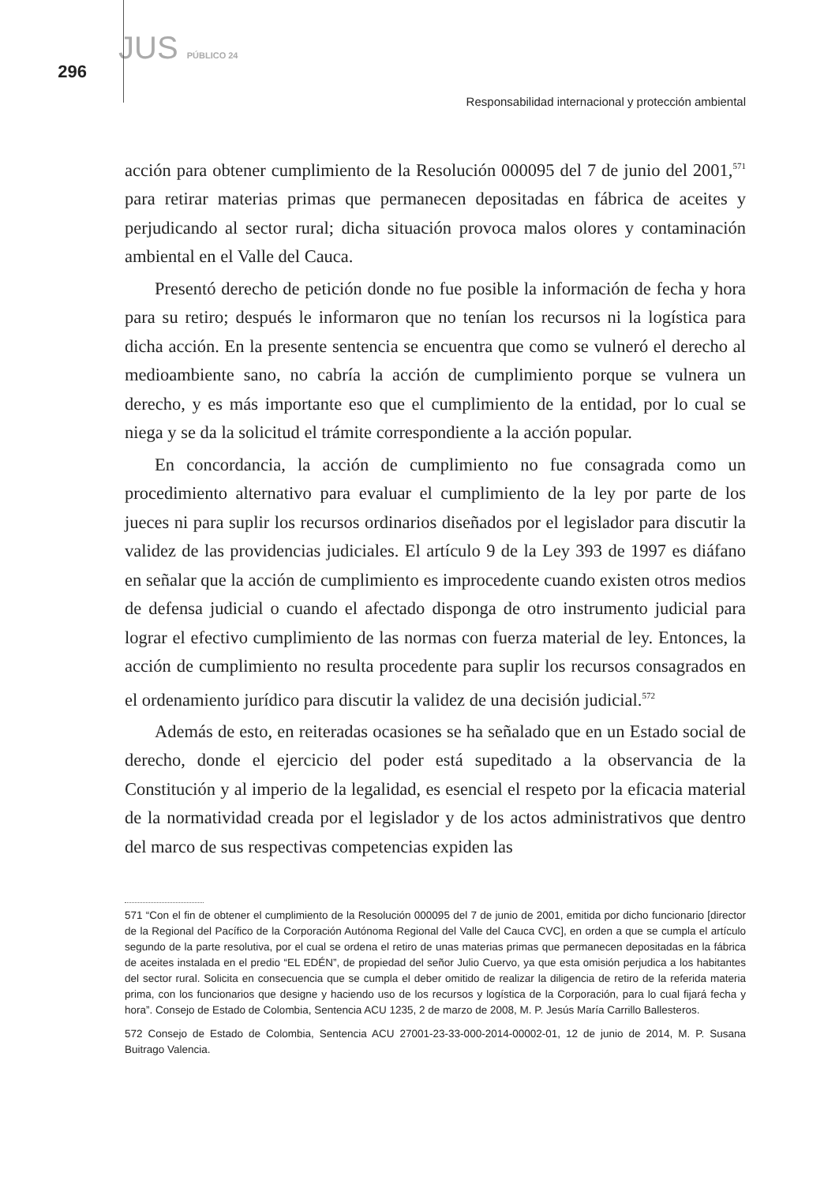296
JUS PÚBLICO 24
Responsabilidad internacional y protección ambiental
acción para obtener cumplimiento de la Resolución 000095 del 7 de junio del 2001,<sup>571</sup> para retirar materias primas que permanecen depositadas en fábrica de aceites y perjudicando al sector rural; dicha situación provoca malos olores y contaminación ambiental en el Valle del Cauca.
Presentó derecho de petición donde no fue posible la información de fecha y hora para su retiro; después le informaron que no tenían los recursos ni la logística para dicha acción. En la presente sentencia se encuentra que como se vulneró el derecho al medioambiente sano, no cabría la acción de cumplimiento porque se vulnera un derecho, y es más importante eso que el cumplimiento de la entidad, por lo cual se niega y se da la solicitud el trámite correspondiente a la acción popular.
En concordancia, la acción de cumplimiento no fue consagrada como un procedimiento alternativo para evaluar el cumplimiento de la ley por parte de los jueces ni para suplir los recursos ordinarios diseñados por el legislador para discutir la validez de las providencias judiciales. El artículo 9 de la Ley 393 de 1997 es diáfano en señalar que la acción de cumplimiento es improcedente cuando existen otros medios de defensa judicial o cuando el afectado disponga de otro instrumento judicial para lograr el efectivo cumplimiento de las normas con fuerza material de ley. Entonces, la acción de cumplimiento no resulta procedente para suplir los recursos consagrados en el ordenamiento jurídico para discutir la validez de una decisión judicial.<sup>572</sup>
Además de esto, en reiteradas ocasiones se ha señalado que en un Estado social de derecho, donde el ejercicio del poder está supeditado a la observancia de la Constitución y al imperio de la legalidad, es esencial el respeto por la eficacia material de la normatividad creada por el legislador y de los actos administrativos que dentro del marco de sus respectivas competencias expiden las
571 “Con el fin de obtener el cumplimiento de la Resolución 000095 del 7 de junio de 2001, emitida por dicho funcionario [director de la Regional del Pacífico de la Corporación Autónoma Regional del Valle del Cauca CVC], en orden a que se cumpla el artículo segundo de la parte resolutiva, por el cual se ordena el retiro de unas materias primas que permanecen depositadas en la fábrica de aceites instalada en el predio “EL EDÉN”, de propiedad del señor Julio Cuervo, ya que esta omisión perjudica a los habitantes del sector rural. Solicita en consecuencia que se cumpla el deber omitido de realizar la diligencia de retiro de la referida materia prima, con los funcionarios que designe y haciendo uso de los recursos y logística de la Corporación, para lo cual fijará fecha y hora”. Consejo de Estado de Colombia, Sentencia ACU 1235, 2 de marzo de 2008, M. P. Jesús María Carrillo Ballesteros.
572 Consejo de Estado de Colombia, Sentencia ACU 27001-23-33-000-2014-00002-01, 12 de junio de 2014, M. P. Susana Buitrago Valencia.